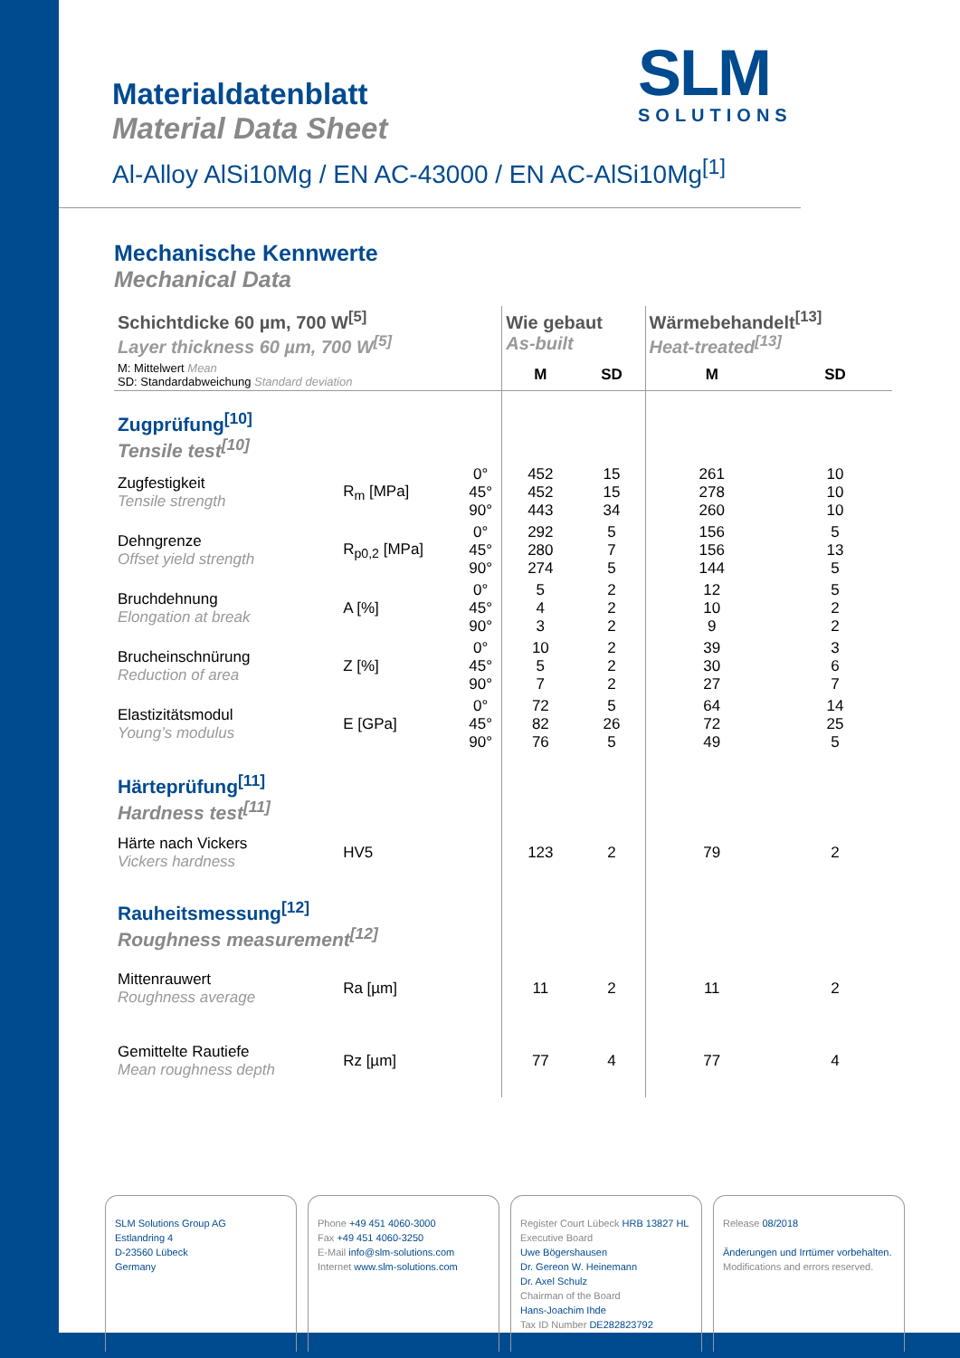SLM
SOLUTIONS
Materialdatenblatt
Material Data Sheet
Al-Alloy AlSi10Mg / EN AC-43000 / EN AC-AlSi10Mg<sup>[1]</sup>
Mechanische Kennwerte
Mechanical Data
| Schichtdicke 60 µm, 700 W<sup>[5]</sup> Layer thickness 60 µm, 700 W<sup>[5]</sup> | | | Wie gebaut As-built | | Wärmebehandelt<sup>[13]</sup> Heat-treated<sup>[13]</sup> | |
| M: Mittelwert Mean SD: Standardabweichung Standard deviation | | | M | SD | M | SD |
| Zugprüfung<sup>[10]</sup> Tensile test<sup>[10]</sup> | | | | | | |
| Zugfestigkeit Tensile strength | R<sub>m</sub> [MPa] | 0° 45° 90° | 452 452 443 | 15 15 34 | 261 278 260 | 10 10 10 |
| Dehngrenze Offset yield strength | R<sub>p0,2</sub> [MPa] | 0° 45° 90° | 292 280 274 | 5 7 5 | 156 156 144 | 5 13 5 |
| Bruchdehnung Elongation at break | A [%] | 0° 45° 90° | 5 4 3 | 2 2 2 | 12 10 9 | 5 2 2 |
| Brucheinschnürung Reduction of area | Z [%] | 0° 45° 90° | 10 5 7 | 2 2 2 | 39 30 27 | 3 6 7 |
| Elastizitätsmodul Young’s modulus | E [GPa] | 0° 45° 90° | 72 82 76 | 5 26 5 | 64 72 49 | 14 25 5 |
| Härteprüfung<sup>[11]</sup> Hardness test<sup>[11]</sup> | | | | | | |
| Härte nach Vickers Vickers hardness | HV5 | | 123 | 2 | 79 | 2 |
| Rauheitsmessung<sup>[12]</sup> Roughness measurement<sup>[12]</sup> | | | | | | |
| Mittenrauwert Roughness average | Ra [µm] | | 11 | 2 | 11 | 2 |
| Gemittelte Rautiefe Mean roughness depth | Rz [µm] | | 77 | 4 | 77 | 4 |
SLM Solutions Group AG
Estlandring 4
D-23560 Lübeck
Germany
Phone +49 451 4060-3000
Fax +49 451 4060-3250
E-Mail info@slm-solutions.com
Internet www.slm-solutions.com
Register Court Lübeck HRB 13827 HL
Executive Board
Uwe Bögershausen
Dr. Gereon W. Heinemann
Dr. Axel Schulz
Chairman of the Board
Hans-Joachim Ihde
Tax ID Number DE282823792
Release 08/2018
Änderungen und Irrtümer vorbehalten.
Modifications and errors reserved.